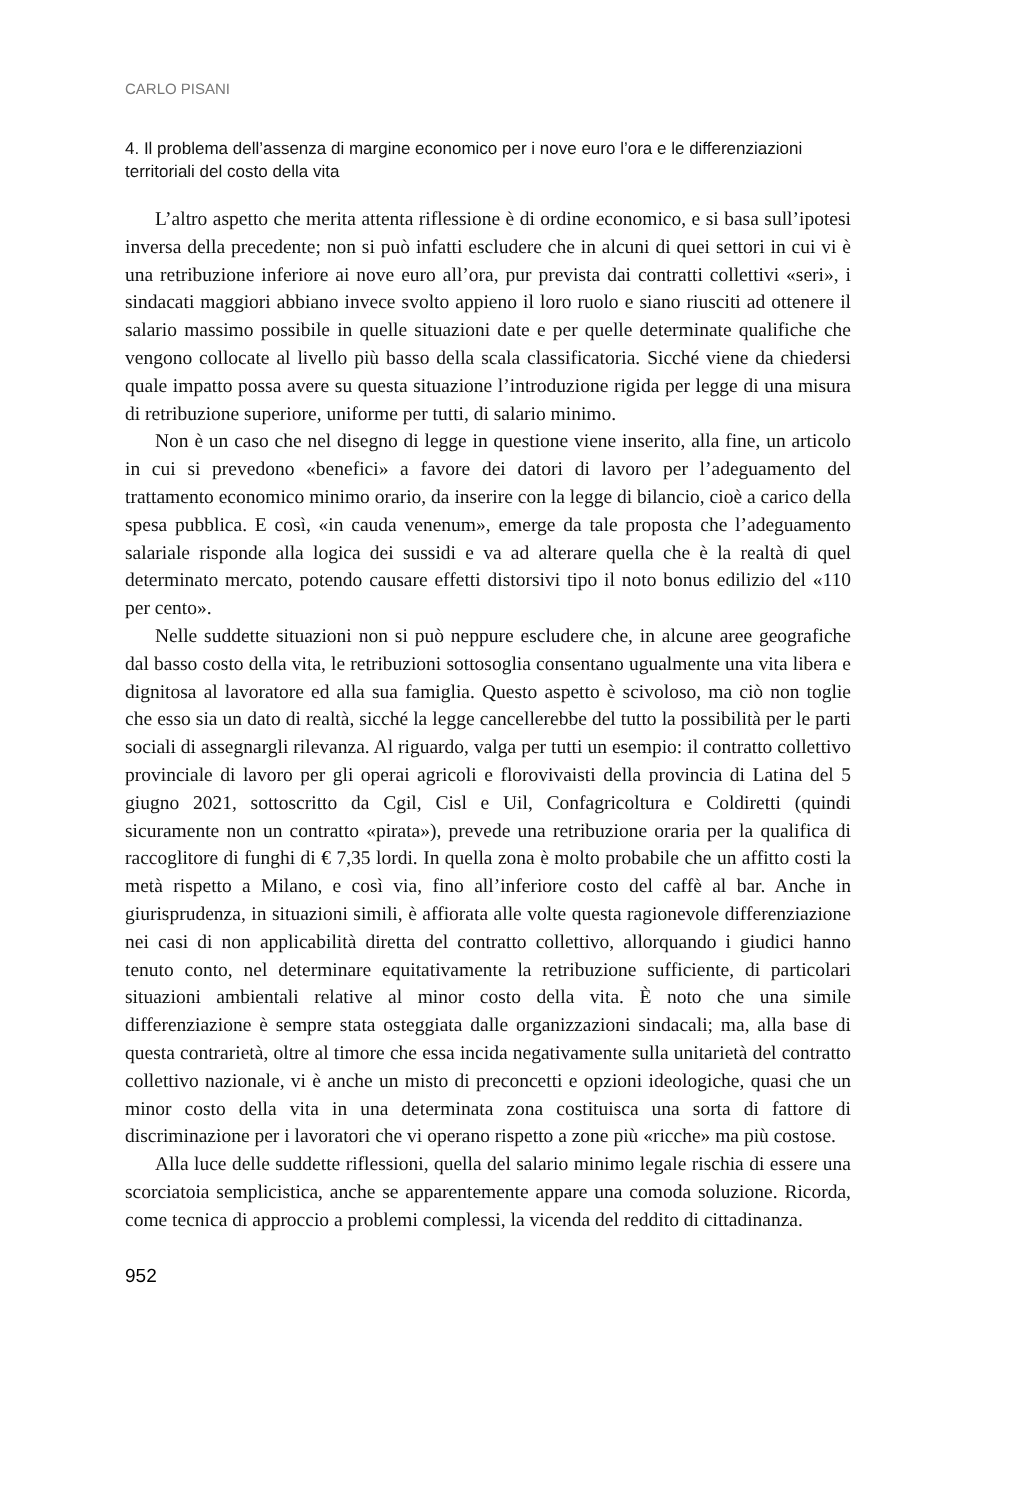CARLO PISANI
4. Il problema dell’assenza di margine economico per i nove euro l’ora e le differenziazioni territoriali del costo della vita
L’altro aspetto che merita attenta riflessione è di ordine economico, e si basa sull’ipotesi inversa della precedente; non si può infatti escludere che in alcuni di quei settori in cui vi è una retribuzione inferiore ai nove euro all’ora, pur prevista dai contratti collettivi «seri», i sindacati maggiori abbiano invece svolto appieno il loro ruolo e siano riusciti ad ottenere il salario massimo possibile in quelle situazioni date e per quelle determinate qualifiche che vengono collocate al livello più basso della scala classificatoria. Sicché viene da chiedersi quale impatto possa avere su questa situazione l’introduzione rigida per legge di una misura di retribuzione superiore, uniforme per tutti, di salario minimo.
Non è un caso che nel disegno di legge in questione viene inserito, alla fine, un articolo in cui si prevedono «benefici» a favore dei datori di lavoro per l’adeguamento del trattamento economico minimo orario, da inserire con la legge di bilancio, cioè a carico della spesa pubblica. E così, «in cauda venenum», emerge da tale proposta che l’adeguamento salariale risponde alla logica dei sussidi e va ad alterare quella che è la realtà di quel determinato mercato, potendo causare effetti distorsivi tipo il noto bonus edilizio del «110 per cento».
Nelle suddette situazioni non si può neppure escludere che, in alcune aree geografiche dal basso costo della vita, le retribuzioni sottosoglia consentano ugualmente una vita libera e dignitosa al lavoratore ed alla sua famiglia. Questo aspetto è scivoloso, ma ciò non toglie che esso sia un dato di realtà, sicché la legge cancellerebbe del tutto la possibilità per le parti sociali di assegnargli rilevanza. Al riguardo, valga per tutti un esempio: il contratto collettivo provinciale di lavoro per gli operai agricoli e florovivaisti della provincia di Latina del 5 giugno 2021, sottoscritto da Cgil, Cisl e Uil, Confagricoltura e Coldiretti (quindi sicuramente non un contratto «pirata»), prevede una retribuzione oraria per la qualifica di raccoglitore di funghi di € 7,35 lordi. In quella zona è molto probabile che un affitto costi la metà rispetto a Milano, e così via, fino all’inferiore costo del caffè al bar. Anche in giurisprudenza, in situazioni simili, è affiorata alle volte questa ragionevole differenziazione nei casi di non applicabilità diretta del contratto collettivo, allorquando i giudici hanno tenuto conto, nel determinare equitativamente la retribuzione sufficiente, di particolari situazioni ambientali relative al minor costo della vita. È noto che una simile differenziazione è sempre stata osteggiata dalle organizzazioni sindacali; ma, alla base di questa contrarietà, oltre al timore che essa incida negativamente sulla unitarietà del contratto collettivo nazionale, vi è anche un misto di preconcetti e opzioni ideologiche, quasi che un minor costo della vita in una determinata zona costituisca una sorta di fattore di discriminazione per i lavoratori che vi operano rispetto a zone più «ricche» ma più costose.
Alla luce delle suddette riflessioni, quella del salario minimo legale rischia di essere una scorciatoia semplicistica, anche se apparentemente appare una comoda soluzione. Ricorda, come tecnica di approccio a problemi complessi, la vicenda del reddito di cittadinanza.
952